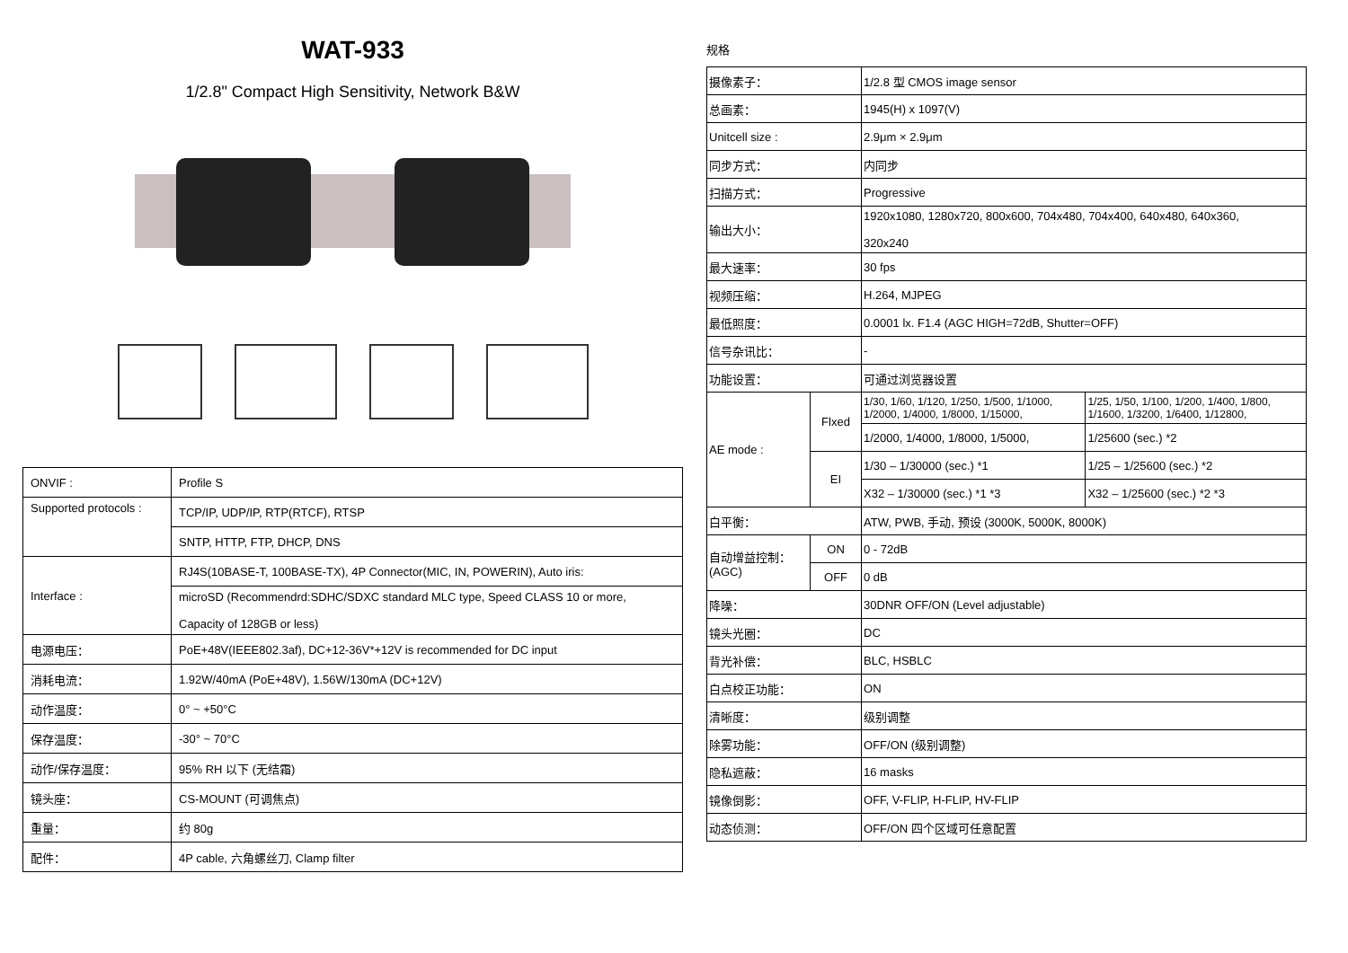WAT-933
1/2.8" Compact High Sensitivity, Network B&W
| ONVIF : | Profile S |
| Supported protocols : | TCP/IP, UDP/IP, RTP(RTCF), RTSP |
| | SNTP, HTTP, FTP, DHCP, DNS |
| Interface : | RJ4S(10BASE-T, 100BASE-TX), 4P Connector(MIC, IN, POWERIN), Auto iris: |
| | microSD (Recommendrd:SDHC/SDXC standard MLC type, Speed CLASS 10 or more, Capacity of 128GB or less) |
| 电源电压： | PoE+48V(IEEE802.3af), DC+12-36V*+12V is recommended for DC input |
| 消耗电流： | 1.92W/40mA (PoE+48V), 1.56W/130mA (DC+12V) |
| 动作温度： | 0° ~ +50°C |
| 保存温度： | -30° ~ 70°C |
| 动作/保存温度： | 95% RH 以下 (无结霜) |
| 镜头座： | CS-MOUNT (可调焦点) |
| 重量： | 约 80g |
| 配件： | 4P cable, 六角螺丝刀, Clamp filter |
规格
| 摄像素子： | | 1/2.8 型 CMOS image sensor | |
| 总画素： | | 1945(H) x 1097(V) | |
| Unitcell size : | | 2.9μm × 2.9μm | |
| 同步方式： | | 内同步 | |
| 扫描方式： | | Progressive | |
| 输出大小： | | 1920x1080, 1280x720, 800x600, 704x480, 704x400, 640x480, 640x360, 320x240 | |
| 最大速率： | | 30 fps | |
| 视频压缩： | | H.264, MJPEG | |
| 最低照度： | | 0.0001 lx. F1.4 (AGC HIGH=72dB, Shutter=OFF) | |
| 信号杂讯比： | | - | |
| 功能设置： | | 可通过浏览器设置 | |
| AE mode : | Flxed | 1/30, 1/60, 1/120, 1/250, 1/500, 1/1000, 1/2000, 1/4000, 1/8000, 1/15000, | 1/25, 1/50, 1/100, 1/200, 1/400, 1/800, 1/1600, 1/3200, 1/6400, 1/12800, |
| | | 1/2000, 1/4000, 1/8000, 1/5000, | 1/25600 (sec.) *2 |
| | EI | 1/30 – 1/30000 (sec.) *1 | 1/25 – 1/25600 (sec.) *2 |
| | | X32 – 1/30000 (sec.) *1 *3 | X32 – 1/25600 (sec.) *2 *3 |
| 白平衡： | | ATW, PWB, 手动, 预设 (3000K, 5000K, 8000K) | |
| 自动增益控制： (AGC) | ON | 0 - 72dB | |
| | OFF | 0 dB | |
| 降噪： | | 30DNR OFF/ON (Level adjustable) | |
| 镜头光圈： | | DC | |
| 背光补偿： | | BLC, HSBLC | |
| 白点校正功能： | | ON | |
| 清晰度： | | 级别调整 | |
| 除雾功能： | | OFF/ON (级别调整) | |
| 隐私遮蔽： | | 16 masks | |
| 镜像倒影： | | OFF, V-FLIP, H-FLIP, HV-FLIP | |
| 动态侦测： | | OFF/ON 四个区域可任意配置 | |